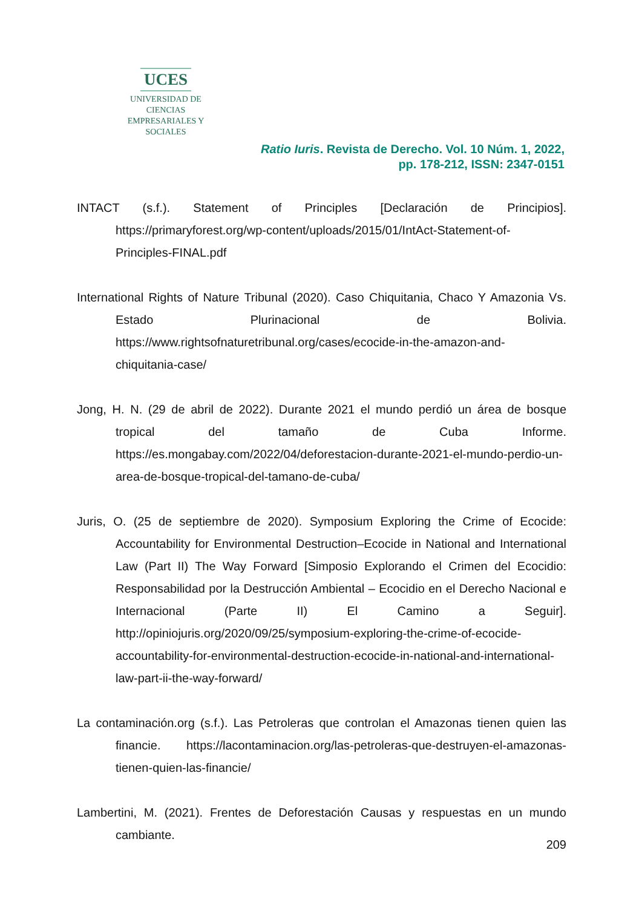UCES
UNIVERSIDAD DE CIENCIAS
EMPRESARIALES Y SOCIALES
Ratio Iuris. Revista de Derecho. Vol. 10 Núm. 1, 2022,
pp. 178-212, ISSN: 2347-0151
INTACT (s.f.). Statement of Principles [Declaración de Principios]. https://primaryforest.org/wp-content/uploads/2015/01/IntAct-Statement-of-Principles-FINAL.pdf
International Rights of Nature Tribunal (2020). Caso Chiquitania, Chaco Y Amazonia Vs. Estado Plurinacional de Bolivia. https://www.rightsofnaturetribunal.org/cases/ecocide-in-the-amazon-and-chiquitania-case/
Jong, H. N. (29 de abril de 2022). Durante 2021 el mundo perdió un área de bosque tropical del tamaño de Cuba Informe. https://es.mongabay.com/2022/04/deforestacion-durante-2021-el-mundo-perdio-un-area-de-bosque-tropical-del-tamano-de-cuba/
Juris, O. (25 de septiembre de 2020). Symposium Exploring the Crime of Ecocide: Accountability for Environmental Destruction–Ecocide in National and International Law (Part II) The Way Forward [Simposio Explorando el Crimen del Ecocidio: Responsabilidad por la Destrucción Ambiental – Ecocidio en el Derecho Nacional e Internacional (Parte II) El Camino a Seguir]. http://opiniojuris.org/2020/09/25/symposium-exploring-the-crime-of-ecocide-accountability-for-environmental-destruction-ecocide-in-national-and-international-law-part-ii-the-way-forward/
La contaminación.org (s.f.). Las Petroleras que controlan el Amazonas tienen quien las financie. https://lacontaminacion.org/las-petroleras-que-destruyen-el-amazonas-tienen-quien-las-financie/
Lambertini, M. (2021). Frentes de Deforestación Causas y respuestas en un mundo cambiante.
209